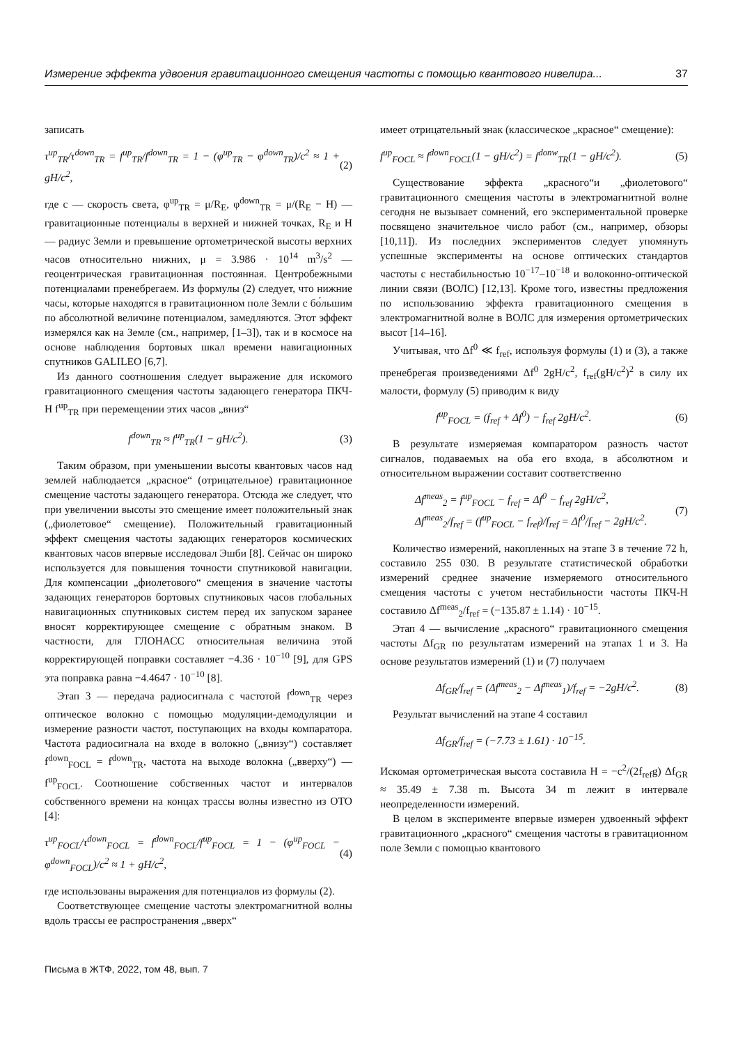Измерение эффекта удвоения гравитационного смещения частоты с помощью квантового нивелира... 37
записать
τ<sup>up</sup><sub>TR</sub>/τ<sup>down</sup><sub>TR</sub> = f<sup>up</sup><sub>TR</sub>/f<sup>down</sup><sub>TR</sub> = 1 − (φ<sup>up</sup><sub>TR</sub> − φ<sup>down</sup><sub>TR</sub>)/c<sup>2</sup> ≈ 1 + gH/c<sup>2</sup>, (2)
где c — скорость света, φ<sup>up</sup><sub>TR</sub> = μ/R<sub>E</sub>, φ<sup>down</sup><sub>TR</sub> = μ/(R<sub>E</sub> − H) — гравитационные потенциалы в верхней и нижней точках, R<sub>E</sub> и H — радиус Земли и превышение ортометрической высоты верхних часов относительно нижних, μ = 3.986 · 10<sup>14</sup> m<sup>3</sup>/s<sup>2</sup> — геоцентрическая гравитационная постоянная. Центробежными потенциалами пренебрегаем. Из формулы (2) следует, что нижние часы, которые находятся в гравитационном поле Земли с бо́льшим по абсолютной величине потенциалом, замедляются. Этот эффект измерялся как на Земле (см., например, [1–3]), так и в космосе на основе наблюдения бортовых шкал времени навигационных спутников GALILEO [6,7].
Из данного соотношения следует выражение для искомого гравитационного смещения частоты задающего генератора ПКЧ-Н f<sup>up</sup><sub>TR</sub> при перемещении этих часов „вниз“
f<sup>down</sup><sub>TR</sub> ≈ f<sup>up</sup><sub>TR</sub>(1 − gH/c<sup>2</sup>). (3)
Таким образом, при уменьшении высоты квантовых часов над землей наблюдается „красное“ (отрицательное) гравитационное смещение частоты задающего генератора. Отсюда же следует, что при увеличении высоты это смещение имеет положительный знак („фиолетовое“ смещение). Положительный гравитационный эффект смещения частоты задающих генераторов космических квантовых часов впервые исследовал Эшби [8]. Сейчас он широко используется для повышения точности спутниковой навигации. Для компенсации „фиолетового“ смещения в значение частоты задающих генераторов бортовых спутниковых часов глобальных навигационных спутниковых систем перед их запуском заранее вносят корректирующее смещение с обратным знаком. В частности, для ГЛОНАСС относительная величина этой корректирующей поправки составляет −4.36 · 10<sup>−10</sup> [9], для GPS эта поправка равна −4.4647 · 10<sup>−10</sup> [8].
Этап 3 — передача радиосигнала с частотой f<sup>down</sup><sub>TR</sub> через оптическое волокно с помощью модуляции-демодуляции и измерение разности частот, поступающих на входы компаратора. Частота радиосигнала на входе в волокно („внизу“) составляет f<sup>down</sup><sub>FOCL</sub> = f<sup>down</sup><sub>TR</sub>, частота на выходе волокна („вверху“) — f<sup>up</sup><sub>FOCL</sub>. Соотношение собственных частот и интервалов собственного времени на концах трассы волны известно из ОТО [4]:
τ<sup>up</sup><sub>FOCL</sub>/τ<sup>down</sup><sub>FOCL</sub> = f<sup>down</sup><sub>FOCL</sub>/f<sup>up</sup><sub>FOCL</sub> = 1 − (φ<sup>up</sup><sub>FOCL</sub> − φ<sup>down</sup><sub>FOCL</sub>)/c<sup>2</sup> ≈ 1 + gH/c<sup>2</sup>, (4)
где использованы выражения для потенциалов из формулы (2).
Соответствующее смещение частоты электромагнитной волны вдоль трассы ее распространения „вверх“
имеет отрицательный знак (классическое „красное“ смещение):
f<sup>up</sup><sub>FOCL</sub> ≈ f<sup>down</sup><sub>FOCL</sub>(1 − gH/c<sup>2</sup>) = f<sup>donw</sup><sub>TR</sub>(1 − gH/c<sup>2</sup>). (5)
Существование эффекта „красного“и „фиолетового“ гравитационного смещения частоты в электромагнитной волне сегодня не вызывает сомнений, его экспериментальной проверке посвящено значительное число работ (см., например, обзоры [10,11]). Из последних экспериментов следует упомянуть успешные эксперименты на основе оптических стандартов частоты с нестабильностью 10<sup>−17</sup>–10<sup>−18</sup> и волоконно-оптической линии связи (ВОЛС) [12,13]. Кроме того, известны предложения по использованию эффекта гравитационного смещения в электромагнитной волне в ВОЛС для измерения ортометрических высот [14–16].
Учитывая, что Δf<sup>0</sup> ≪ f<sub>ref</sub>, используя формулы (1) и (3), а также пренебрегая произведениями Δf<sup>0</sup> 2gH/c<sup>2</sup>, f<sub>ref</sub>(gH/c<sup>2</sup>)<sup>2</sup> в силу их малости, формулу (5) приводим к виду
f<sup>up</sup><sub>FOCL</sub> = (f<sub>ref</sub> + Δf<sup>0</sup>) − f<sub>ref</sub> 2gH/c<sup>2</sup>. (6)
В результате измеряемая компаратором разность частот сигналов, подаваемых на оба его входа, в абсолютном и относительном выражении составит соответственно
Δf<sup>meas</sup><sub>2</sub> = f<sup>up</sup><sub>FOCL</sub> − f<sub>ref</sub> = Δf<sup>0</sup> − f<sub>ref</sub> 2gH/c<sup>2</sup>,
Δf<sup>meas</sup><sub>2</sub>/f<sub>ref</sub> = (f<sup>up</sup><sub>FOCL</sub> − f<sub>ref</sub>)/f<sub>ref</sub> = Δf<sup>0</sup>/f<sub>ref</sub> − 2gH/c<sup>2</sup>. (7)
Количество измерений, накопленных на этапе 3 в течение 72 h, составило 255 030. В результате статистической обработки измерений среднее значение измеряемого относительного смещения частоты с учетом нестабильности частоты ПКЧ-Н составило Δf<sup>meas</sup><sub>2</sub>/f<sub>ref</sub> = (−135.87 ± 1.14) · 10<sup>−15</sup>.
Этап 4 — вычисление „красного“ гравитационного смещения частоты Δf<sub>GR</sub> по результатам измерений на этапах 1 и 3. На основе результатов измерений (1) и (7) получаем
Δf<sub>GR</sub>/f<sub>ref</sub> = (Δf<sup>meas</sup><sub>2</sub> − Δf<sup>meas</sup><sub>1</sub>)/f<sub>ref</sub> = −2gH/c<sup>2</sup>. (8)
Результат вычислений на этапе 4 составил
Δf<sub>GR</sub>/f<sub>ref</sub> = (−7.73 ± 1.61) · 10<sup>−15</sup>.
Искомая ортометрическая высота составила H = −c<sup>2</sup>/(2f<sub>ref</sub>g) Δf<sub>GR</sub> ≈ 35.49 ± 7.38 m. Высота 34 m лежит в интервале неопределенности измерений.
В целом в эксперименте впервые измерен удвоенный эффект гравитационного „красного“ смещения частоты в гравитационном поле Земли с помощью квантового
Письма в ЖТФ, 2022, том 48, вып. 7